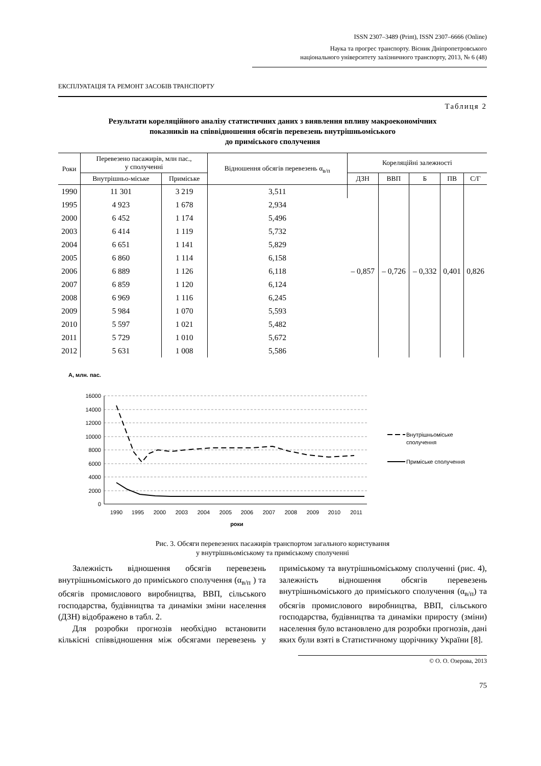ISSN 2307–3489 (Print), ISSN 2307–6666 (Online)
Наука та прогрес транспорту. Вісник Дніпропетровського
національного університету залізничного транспорту, 2013, № 6 (48)
ЕКСПЛУАТАЦІЯ ТА РЕМОНТ ЗАСОБІВ ТРАНСПОРТУ
Таблиця 2
Результати кореляційного аналізу статистичних даних з виявлення впливу макроекономічних
показників на співвідношення обсягів перевезень внутрішньоміського
до приміського сполучення
| Роки | Перевезено пасажирів, млн пас., у сполученні | | Відношення обсягів перевезень α<sub>в/п</sub> | Кореляційні залежності | | | | |
| --- | --- | --- | --- | --- | --- | --- | --- | --- |
| | Внутрішньо-міське | Приміське | | ДЗН | ВВП | Б | ПВ | С/Г |
| 1990 | 11 301 | 3 219 | 3,511 | – 0,857 | – 0,726 | – 0,332 | 0,401 | 0,826 |
| 1995 | 4 923 | 1 678 | 2,934 | | | | | |
| 2000 | 6 452 | 1 174 | 5,496 | | | | | |
| 2003 | 6 414 | 1 119 | 5,732 | | | | | |
| 2004 | 6 651 | 1 141 | 5,829 | | | | | |
| 2005 | 6 860 | 1 114 | 6,158 | | | | | |
| 2006 | 6 889 | 1 126 | 6,118 | | | | | |
| 2007 | 6 859 | 1 120 | 6,124 | | | | | |
| 2008 | 6 969 | 1 116 | 6,245 | | | | | |
| 2009 | 5 984 | 1 070 | 5,593 | | | | | |
| 2010 | 5 597 | 1 021 | 5,482 | | | | | |
| 2011 | 5 729 | 1 010 | 5,672 | | | | | |
| 2012 | 5 631 | 1 008 | 5,586 | | | | | |
А, млн. пас.
16000
14000
12000
10000
8000
6000
4000
2000
0
1990
1995
2000
2003
2004
2005
2006
2007
2008
2009
2010
2011
роки
Внутрішньоміське
сполучення
Приміське сполучення
Рис. 3. Обсяги перевезених пасажирів транспортом загального користування
у внутрішньоміському та приміському сполученні
Залежність відношення обсягів перевезень внутрішньоміського до приміського сполучення (α<sub>в/п</sub> ) та обсягів промислового виробництва, ВВП, сільського господарства, будівництва та динаміки зміни населення (ДЗН) відображено в табл. 2.
Для розробки прогнозів необхідно встановити кількісні співвідношення між обсягами перевезень у приміському та внутрішньоміському сполученні (рис. 4), залежність відношення обсягів перевезень внутрішньоміського до приміського сполучення (α<sub>в/п</sub>) та обсягів промислового виробництва, ВВП, сільського господарства, будівництва та динаміки приросту (зміни) населення було встановлено для розробки прогнозів, дані яких були взяті в Статистичному щорічнику України [8].
© О. О. Озерова, 2013
75